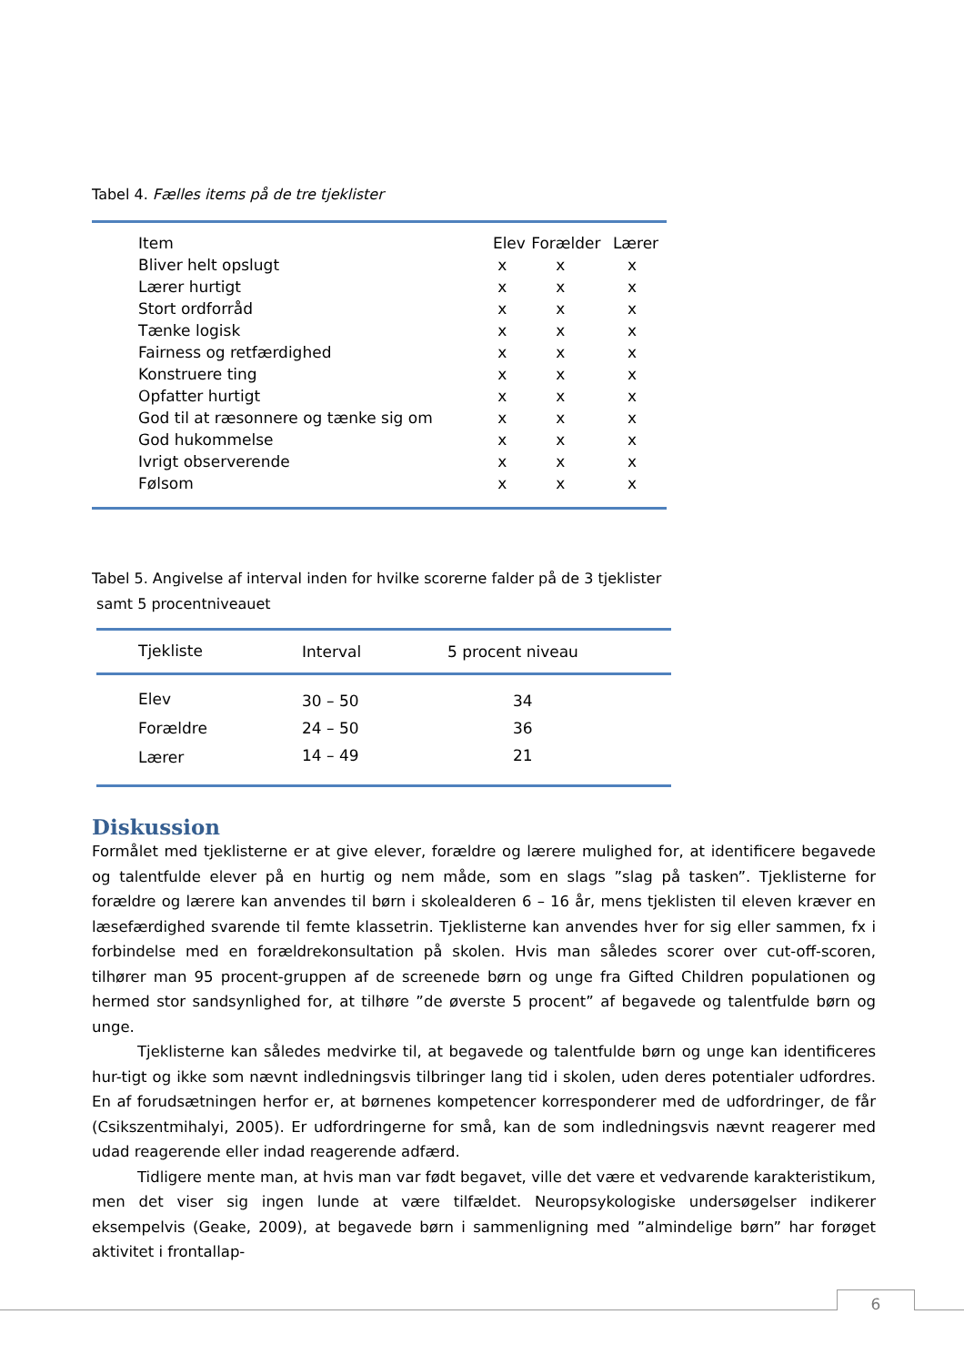Tabel 4. Fælles items på de tre tjeklister
| Item | Elev | Forælder | Lærer |
| --- | --- | --- | --- |
| Bliver helt opslugt | x | x | x |
| Lærer hurtigt | x | x | x |
| Stort ordforråd | x | x | x |
| Tænke logisk | x | x | x |
| Fairness og retfærdighed | x | x | x |
| Konstruere ting | x | x | x |
| Opfatter hurtigt | x | x | x |
| God til at ræsonnere og tænke sig om | x | x | x |
| God hukommelse | x | x | x |
| Ivrigt observerende | x | x | x |
| Følsom | x | x | x |
Tabel 5. Angivelse af interval inden for hvilke scorerne falder på de 3 tjeklister
samt 5 procentniveauet
| Tjekliste | Interval | 5 procent niveau |
| --- | --- | --- |
| Elev | 30 – 50 | 34 |
| Forældre | 24 – 50 | 36 |
| Lærer | 14 – 49 | 21 |
Diskussion
Formålet med tjeklisterne er at give elever, forældre og lærere mulighed for, at identificere begavede og talentfulde elever på en hurtig og nem måde, som en slags ”slag på tasken”. Tjeklisterne for forældre og lærere kan anvendes til børn i skolealderen 6 – 16 år, mens tjeklisten til eleven kræver en læsefærdighed svarende til femte klassetrin. Tjeklisterne kan anvendes hver for sig eller sammen, fx i forbindelse med en forældrekonsultation på skolen. Hvis man således scorer over cut-off-scoren, tilhører man 95 procent-gruppen af de screenede børn og unge fra Gifted Children populationen og hermed stor sandsynlighed for, at tilhøre ”de øverste 5 procent” af begavede og talentfulde børn og unge.
Tjeklisterne kan således medvirke til, at begavede og talentfulde børn og unge kan identificeres hur-tigt og ikke som nævnt indledningsvis tilbringer lang tid i skolen, uden deres potentialer udfordres. En af forudsætningen herfor er, at børnenes kompetencer korresponderer med de udfordringer, de får (Csikszentmihalyi, 2005). Er udfordringerne for små, kan de som indledningsvis nævnt reagerer med udad reagerende eller indad reagerende adfærd.
Tidligere mente man, at hvis man var født begavet, ville det være et vedvarende karakteristikum, men det viser sig ingen lunde at være tilfældet. Neuropsykologiske undersøgelser indikerer eksempelvis (Geake, 2009), at begavede børn i sammenligning med ”almindelige børn” har forøget aktivitet i frontallap-
6